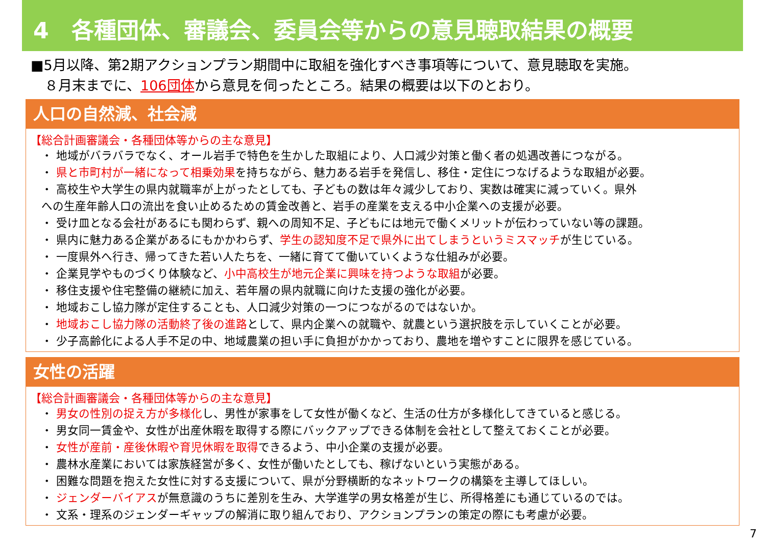4　各種団体、審議会、委員会等からの意見聴取結果の概要
■5月以降、第2期アクションプラン期間中に取組を強化すべき事項等について、意見聴取を実施。
　８月末までに、106団体から意見を伺ったところ。結果の概要は以下のとおり。
人口の自然減、社会減
【総合計画審議会・各種団体等からの主な意見】
・ 地域がバラバラでなく、オール岩手で特色を生かした取組により、人口減少対策と働く者の処遇改善につながる。
・ 県と市町村が一緒になって相乗効果を持ちながら、魅力ある岩手を発信し、移住・定住につなげるような取組が必要。
・ 高校生や大学生の県内就職率が上がったとしても、子どもの数は年々減少しており、実数は確実に減っていく。県外
への生産年齢人口の流出を食い止めるための賃金改善と、岩手の産業を支える中小企業への支援が必要。
・ 受け皿となる会社があるにも関わらず、親への周知不足、子どもには地元で働くメリットが伝わっていない等の課題。
・ 県内に魅力ある企業があるにもかかわらず、学生の認知度不足で県外に出てしまうというミスマッチが生じている。
・ 一度県外へ行き、帰ってきた若い人たちを、一緒に育てて働いていくような仕組みが必要。
・ 企業見学やものづくり体験など、小中高校生が地元企業に興味を持つような取組が必要。
・ 移住支援や住宅整備の継続に加え、若年層の県内就職に向けた支援の強化が必要。
・ 地域おこし協力隊が定住することも、人口減少対策の一つにつながるのではないか。
・ 地域おこし協力隊の活動終了後の進路として、県内企業への就職や、就農という選択肢を示していくことが必要。
・ 少子高齢化による人手不足の中、地域農業の担い手に負担がかかっており、農地を増やすことに限界を感じている。
女性の活躍
【総合計画審議会・各種団体等からの主な意見】
・ 男女の性別の捉え方が多様化し、男性が家事をして女性が働くなど、生活の仕方が多様化してきていると感じる。
・ 男女同一賃金や、女性が出産休暇を取得する際にバックアップできる体制を会社として整えておくことが必要。
・ 女性が産前・産後休暇や育児休暇を取得できるよう、中小企業の支援が必要。
・ 農林水産業においては家族経営が多く、女性が働いたとしても、稼げないという実態がある。
・ 困難な問題を抱えた女性に対する支援について、県が分野横断的なネットワークの構築を主導してほしい。
・ ジェンダーバイアスが無意識のうちに差別を生み、大学進学の男女格差が生じ、所得格差にも通じているのでは。
・ 文系・理系のジェンダーギャップの解消に取り組んでおり、アクションプランの策定の際にも考慮が必要。
7